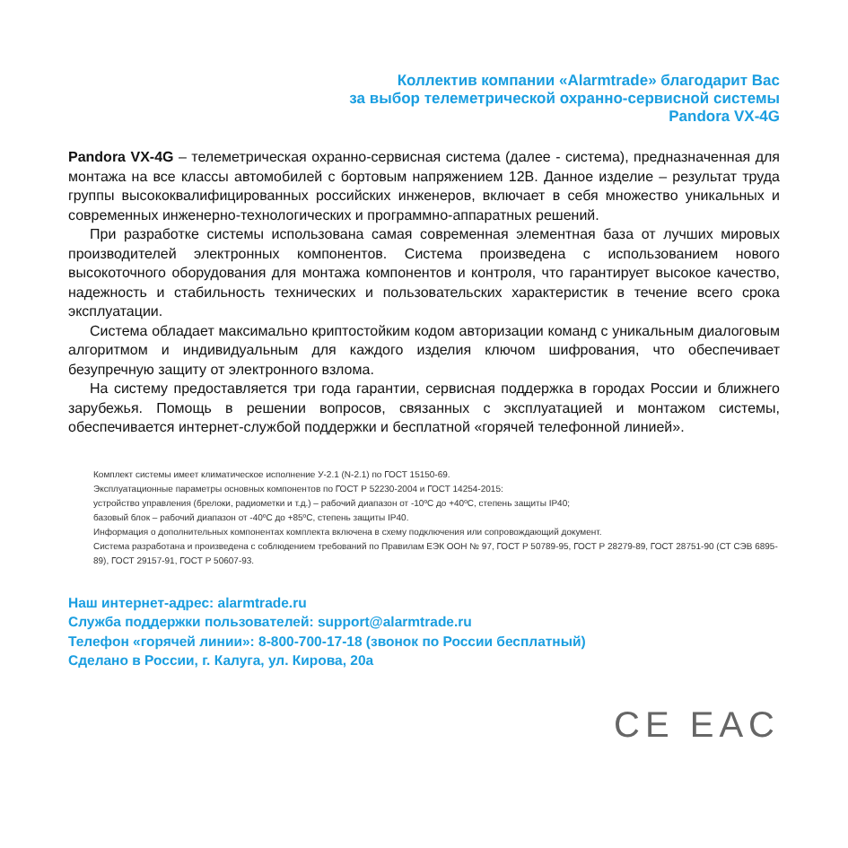Коллектив компании «Alarmtrade» благодарит Вас
за выбор телеметрической охранно-сервисной системы
Pandora VX-4G
Pandora VX-4G – телеметрическая охранно-сервисная система (далее - система), предназначенная для монтажа на все классы автомобилей с бортовым напряжением 12В. Данное изделие – результат труда группы высококвалифицированных российских инженеров, включает в себя множество уникальных и современных инженерно-технологических и программно-аппаратных решений.
При разработке системы использована самая современная элементная база от лучших мировых производителей электронных компонентов. Система произведена с использованием нового высокоточного оборудования для монтажа компонентов и контроля, что гарантирует высокое качество, надежность и стабильность технических и пользовательских характеристик в течение всего срока эксплуатации.
Система обладает максимально криптостойким кодом авторизации команд с уникальным диалоговым алгоритмом и индивидуальным для каждого изделия ключом шифрования, что обеспечивает безупречную защиту от электронного взлома.
На систему предоставляется три года гарантии, сервисная поддержка в городах России и ближнего зарубежья. Помощь в решении вопросов, связанных с эксплуатацией и монтажом системы, обеспечивается интернет-службой поддержки и бесплатной «горячей телефонной линией».
Комплект системы имеет климатическое исполнение У-2.1 (N-2.1) по ГОСТ 15150-69.
Эксплуатационные параметры основных компонентов по ГОСТ Р 52230-2004 и ГОСТ 14254-2015:
устройство управления (брелоки, радиометки и т.д.) – рабочий диапазон от -10ºС до +40ºС, степень защиты IP40;
базовый блок – рабочий диапазон от -40ºС до +85ºС, степень защиты IP40.
Информация о дополнительных компонентах комплекта включена в схему подключения или сопровождающий документ.
Система разработана и произведена с соблюдением требований по Правилам ЕЭК ООН № 97, ГОСТ Р 50789-95, ГОСТ Р 28279-89, ГОСТ 28751-90 (СТ СЭВ 6895-89), ГОСТ 29157-91, ГОСТ Р 50607-93.
Наш интернет-адрес: alarmtrade.ru
Служба поддержки пользователей: support@alarmtrade.ru
Телефон «горячей линии»: 8-800-700-17-18 (звонок по России бесплатный)
Сделано в России, г. Калуга, ул. Кирова, 20а
CE EAC